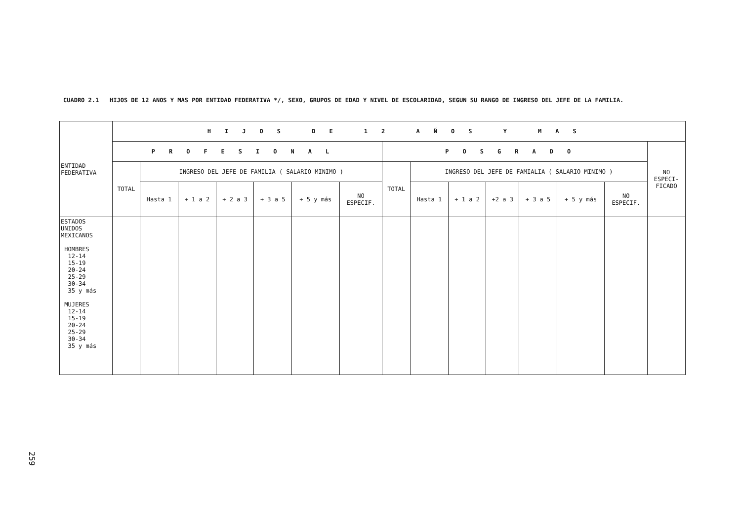CUADRO 2.1 HIJOS DE 12 ANOS Y MAS POR ENTIDAD FEDERATIVA */, SEXO, GRUPOS DE EDAD Y NIVEL DE ESCOLARIDAD, SEGUN SU RANGO DE INGRESO DEL JEFE DE LA FAMILIA.
| ENTIDAD FEDERATIVA | HIJOS DE 12 AÑOS Y MAS | | | | | | | | | | | | | | |
| --- | --- | --- | --- | --- | --- | --- | --- | --- | --- | --- | --- | --- | --- | --- | --- |
| | PROFESIONAL | | | | | | | POSGRADO | | | | | | | NO ESPECI- FICADO |
| | TOTAL | INGRESO DEL JEFE DE FAMILIA ( SALARIO MINIMO ) | | | | | | TOTAL | INGRESO DEL JEFE DE FAMIALIA ( SALARIO MINIMO ) | | | | | | |
| | | Hasta 1 | + 1 a 2 | + 2 a 3 | + 3 a 5 | + 5 y más | NO ESPECIF. | | Hasta 1 | + 1 a 2 | +2 a 3 | + 3 a 5 | + 5 y más | NO ESPECIF. | |
| ESTADOS UNIDOS MEXICANOS HOMBRES 12-14 15-19 20-24 25-29 30-34 35 y más MUJERES 12-14 15-19 20-24 25-29 30-34 35 y más | | | | | | | | | | | | | | | |
259